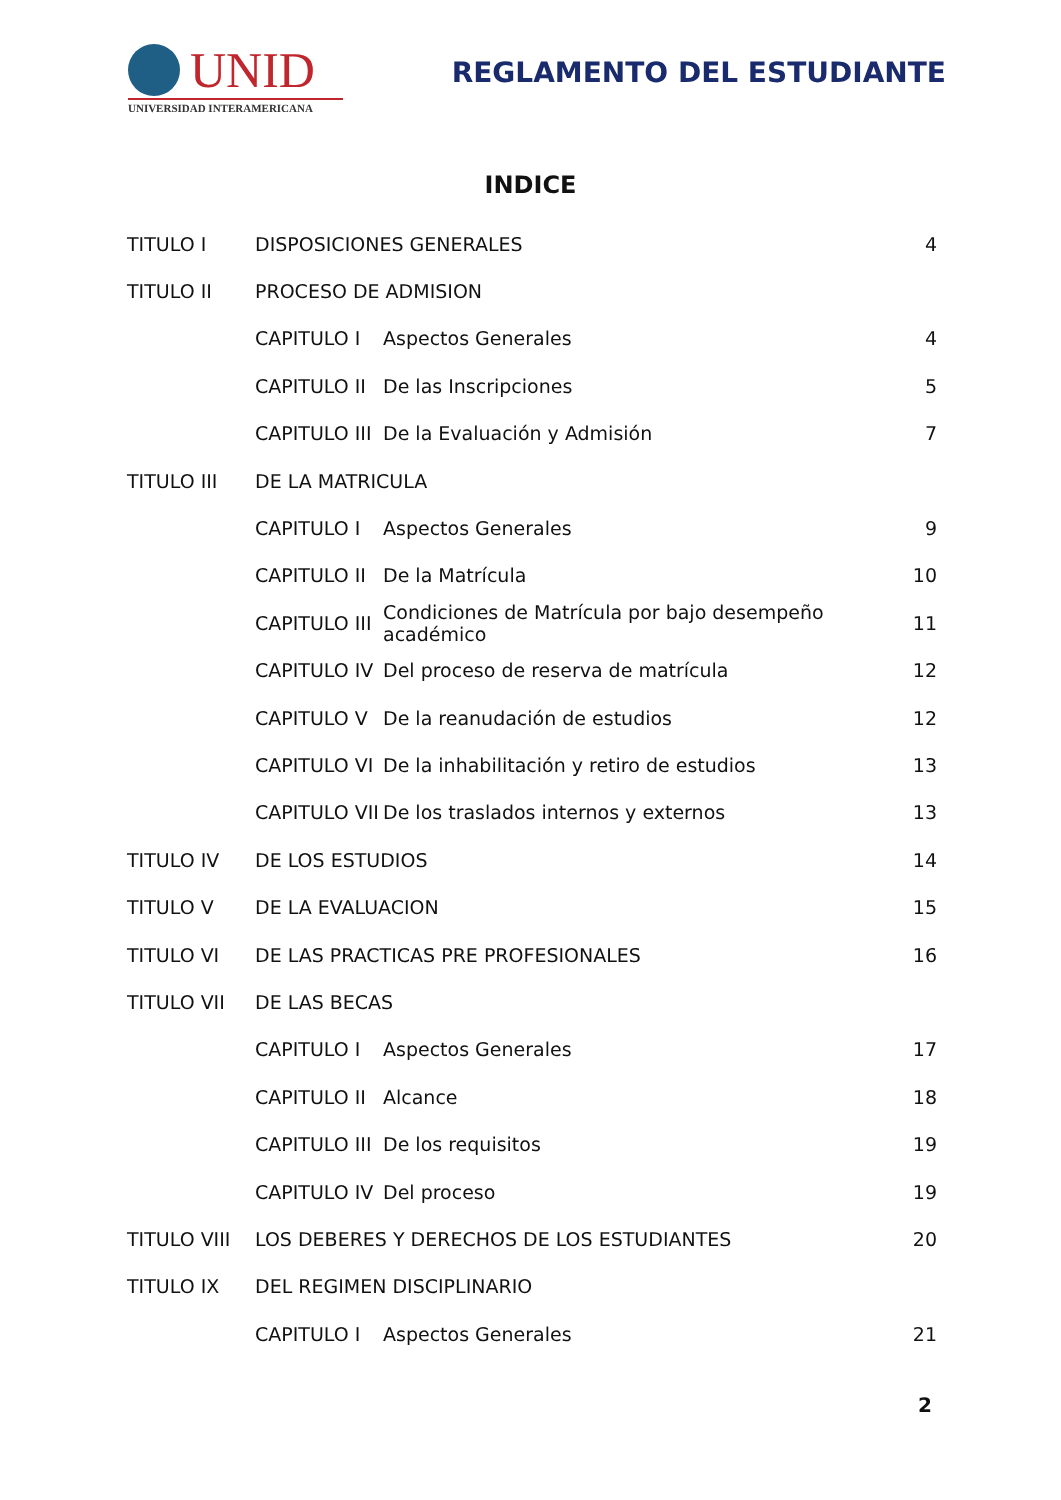UNID
UNIVERSIDAD INTERAMERICANA
REGLAMENTO DEL ESTUDIANTE
INDICE
TITULO I DISPOSICIONES GENERALES 4
TITULO II PROCESO DE ADMISION
CAPITULO I Aspectos Generales 4
CAPITULO II De las Inscripciones 5
CAPITULO III De la Evaluación y Admisión 7
TITULO III DE LA MATRICULA
CAPITULO I Aspectos Generales 9
CAPITULO II De la Matrícula 10
CAPITULO III Condiciones de Matrícula por bajo desempeño académico 11
CAPITULO IV Del proceso de reserva de matrícula 12
CAPITULO V De la reanudación de estudios 12
CAPITULO VI De la inhabilitación y retiro de estudios 13
CAPITULO VII De los traslados internos y externos 13
TITULO IV DE LOS ESTUDIOS 14
TITULO V DE LA EVALUACION 15
TITULO VI DE LAS PRACTICAS PRE PROFESIONALES 16
TITULO VII DE LAS BECAS
CAPITULO I Aspectos Generales 17
CAPITULO II Alcance 18
CAPITULO III De los requisitos 19
CAPITULO IV Del proceso 19
TITULO VIII LOS DEBERES Y DERECHOS DE LOS ESTUDIANTES 20
TITULO IX DEL REGIMEN DISCIPLINARIO
CAPITULO I Aspectos Generales 21
2